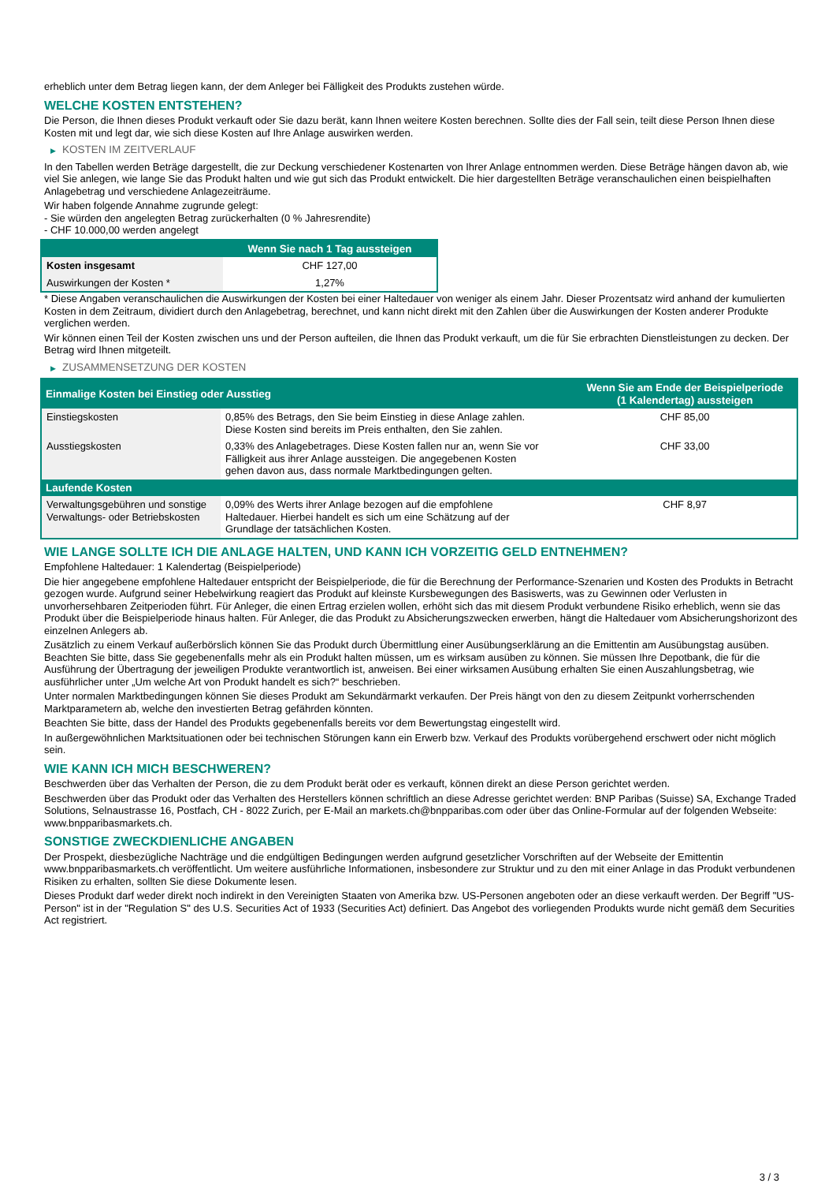erheblich unter dem Betrag liegen kann, der dem Anleger bei Fälligkeit des Produkts zustehen würde.
WELCHE KOSTEN ENTSTEHEN?
Die Person, die Ihnen dieses Produkt verkauft oder Sie dazu berät, kann Ihnen weitere Kosten berechnen. Sollte dies der Fall sein, teilt diese Person Ihnen diese Kosten mit und legt dar, wie sich diese Kosten auf Ihre Anlage auswirken werden.
▶ KOSTEN IM ZEITVERLAUF
In den Tabellen werden Beträge dargestellt, die zur Deckung verschiedener Kostenarten von Ihrer Anlage entnommen werden. Diese Beträge hängen davon ab, wie viel Sie anlegen, wie lange Sie das Produkt halten und wie gut sich das Produkt entwickelt. Die hier dargestellten Beträge veranschaulichen einen beispielhaften Anlagebetrag und verschiedene Anlagezeiträume.
Wir haben folgende Annahme zugrunde gelegt:
- Sie würden den angelegten Betrag zurückerhalten (0 % Jahresrendite)
- CHF 10.000,00 werden angelegt
| | Wenn Sie nach 1 Tag aussteigen |
| --- | --- |
| Kosten insgesamt | CHF 127,00 |
| Auswirkungen der Kosten * | 1,27% |
* Diese Angaben veranschaulichen die Auswirkungen der Kosten bei einer Haltedauer von weniger als einem Jahr. Dieser Prozentsatz wird anhand der kumulierten Kosten in dem Zeitraum, dividiert durch den Anlagebetrag, berechnet, und kann nicht direkt mit den Zahlen über die Auswirkungen der Kosten anderer Produkte verglichen werden.
Wir können einen Teil der Kosten zwischen uns und der Person aufteilen, die Ihnen das Produkt verkauft, um die für Sie erbrachten Dienstleistungen zu decken. Der Betrag wird Ihnen mitgeteilt.
▶ ZUSAMMENSETZUNG DER KOSTEN
| Einmalige Kosten bei Einstieg oder Ausstieg | | Wenn Sie am Ende der Beispielperiode (1 Kalendertag) aussteigen |
| --- | --- | --- |
| Einstiegskosten | 0,85% des Betrags, den Sie beim Einstieg in diese Anlage zahlen. Diese Kosten sind bereits im Preis enthalten, den Sie zahlen. | CHF 85,00 |
| Ausstiegskosten | 0,33% des Anlagebetrages. Diese Kosten fallen nur an, wenn Sie vor Fälligkeit aus ihrer Anlage aussteigen. Die angegebenen Kosten gehen davon aus, dass normale Marktbedingungen gelten. | CHF 33,00 |
| Laufende Kosten | | |
| Verwaltungsgebühren und sonstige Verwaltungs- oder Betriebskosten | 0,09% des Werts ihrer Anlage bezogen auf die empfohlene Haltedauer. Hierbei handelt es sich um eine Schätzung auf der Grundlage der tatsächlichen Kosten. | CHF 8,97 |
WIE LANGE SOLLTE ICH DIE ANLAGE HALTEN, UND KANN ICH VORZEITIG GELD ENTNEHMEN?
Empfohlene Haltedauer: 1 Kalendertag (Beispielperiode)
Die hier angegebene empfohlene Haltedauer entspricht der Beispielperiode, die für die Berechnung der Performance-Szenarien und Kosten des Produkts in Betracht gezogen wurde. Aufgrund seiner Hebelwirkung reagiert das Produkt auf kleinste Kursbewegungen des Basiswerts, was zu Gewinnen oder Verlusten in unvorhersehbaren Zeitperioden führt. Für Anleger, die einen Ertrag erzielen wollen, erhöht sich das mit diesem Produkt verbundene Risiko erheblich, wenn sie das Produkt über die Beispielperiode hinaus halten. Für Anleger, die das Produkt zu Absicherungszwecken erwerben, hängt die Haltedauer vom Absicherungshorizont des einzelnen Anlegers ab.
Zusätzlich zu einem Verkauf außerbörslich können Sie das Produkt durch Übermittlung einer Ausübungserklärung an die Emittentin am Ausübungstag ausüben. Beachten Sie bitte, dass Sie gegebenenfalls mehr als ein Produkt halten müssen, um es wirksam ausüben zu können. Sie müssen Ihre Depotbank, die für die Ausführung der Übertragung der jeweiligen Produkte verantwortlich ist, anweisen. Bei einer wirksamen Ausübung erhalten Sie einen Auszahlungsbetrag, wie ausführlicher unter „Um welche Art von Produkt handelt es sich?“ beschrieben.
Unter normalen Marktbedingungen können Sie dieses Produkt am Sekundärmarkt verkaufen. Der Preis hängt von den zu diesem Zeitpunkt vorherrschenden Marktparametern ab, welche den investierten Betrag gefährden könnten.
Beachten Sie bitte, dass der Handel des Produkts gegebenenfalls bereits vor dem Bewertungstag eingestellt wird.
In außergewöhnlichen Marktsituationen oder bei technischen Störungen kann ein Erwerb bzw. Verkauf des Produkts vorübergehend erschwert oder nicht möglich sein.
WIE KANN ICH MICH BESCHWEREN?
Beschwerden über das Verhalten der Person, die zu dem Produkt berät oder es verkauft, können direkt an diese Person gerichtet werden.
Beschwerden über das Produkt oder das Verhalten des Herstellers können schriftlich an diese Adresse gerichtet werden: BNP Paribas (Suisse) SA, Exchange Traded Solutions, Selnaustrasse 16, Postfach, CH - 8022 Zurich, per E-Mail an markets.ch@bnpparibas.com oder über das Online-Formular auf der folgenden Webseite: www.bnpparibasmarkets.ch.
SONSTIGE ZWECKDIENLICHE ANGABEN
Der Prospekt, diesbezügliche Nachträge und die endgültigen Bedingungen werden aufgrund gesetzlicher Vorschriften auf der Webseite der Emittentin www.bnpparibasmarkets.ch veröffentlicht. Um weitere ausführliche Informationen, insbesondere zur Struktur und zu den mit einer Anlage in das Produkt verbundenen Risiken zu erhalten, sollten Sie diese Dokumente lesen.
Dieses Produkt darf weder direkt noch indirekt in den Vereinigten Staaten von Amerika bzw. US-Personen angeboten oder an diese verkauft werden. Der Begriff "US-Person" ist in der "Regulation S" des U.S. Securities Act of 1933 (Securities Act) definiert. Das Angebot des vorliegenden Produkts wurde nicht gemäß dem Securities Act registriert.
3 / 3